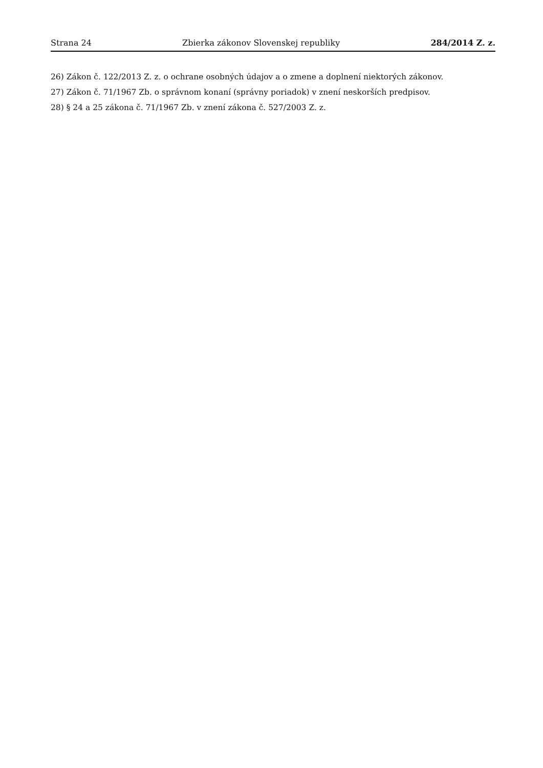Strana 24 Zbierka zákonov Slovenskej republiky 284/2014 Z. z.
26) Zákon č. 122/2013 Z. z. o ochrane osobných údajov a o zmene a doplnení niektorých zákonov.
27) Zákon č. 71/1967 Zb. o správnom konaní (správny poriadok) v znení neskorších predpisov.
28) § 24 a 25 zákona č. 71/1967 Zb. v znení zákona č. 527/2003 Z. z.